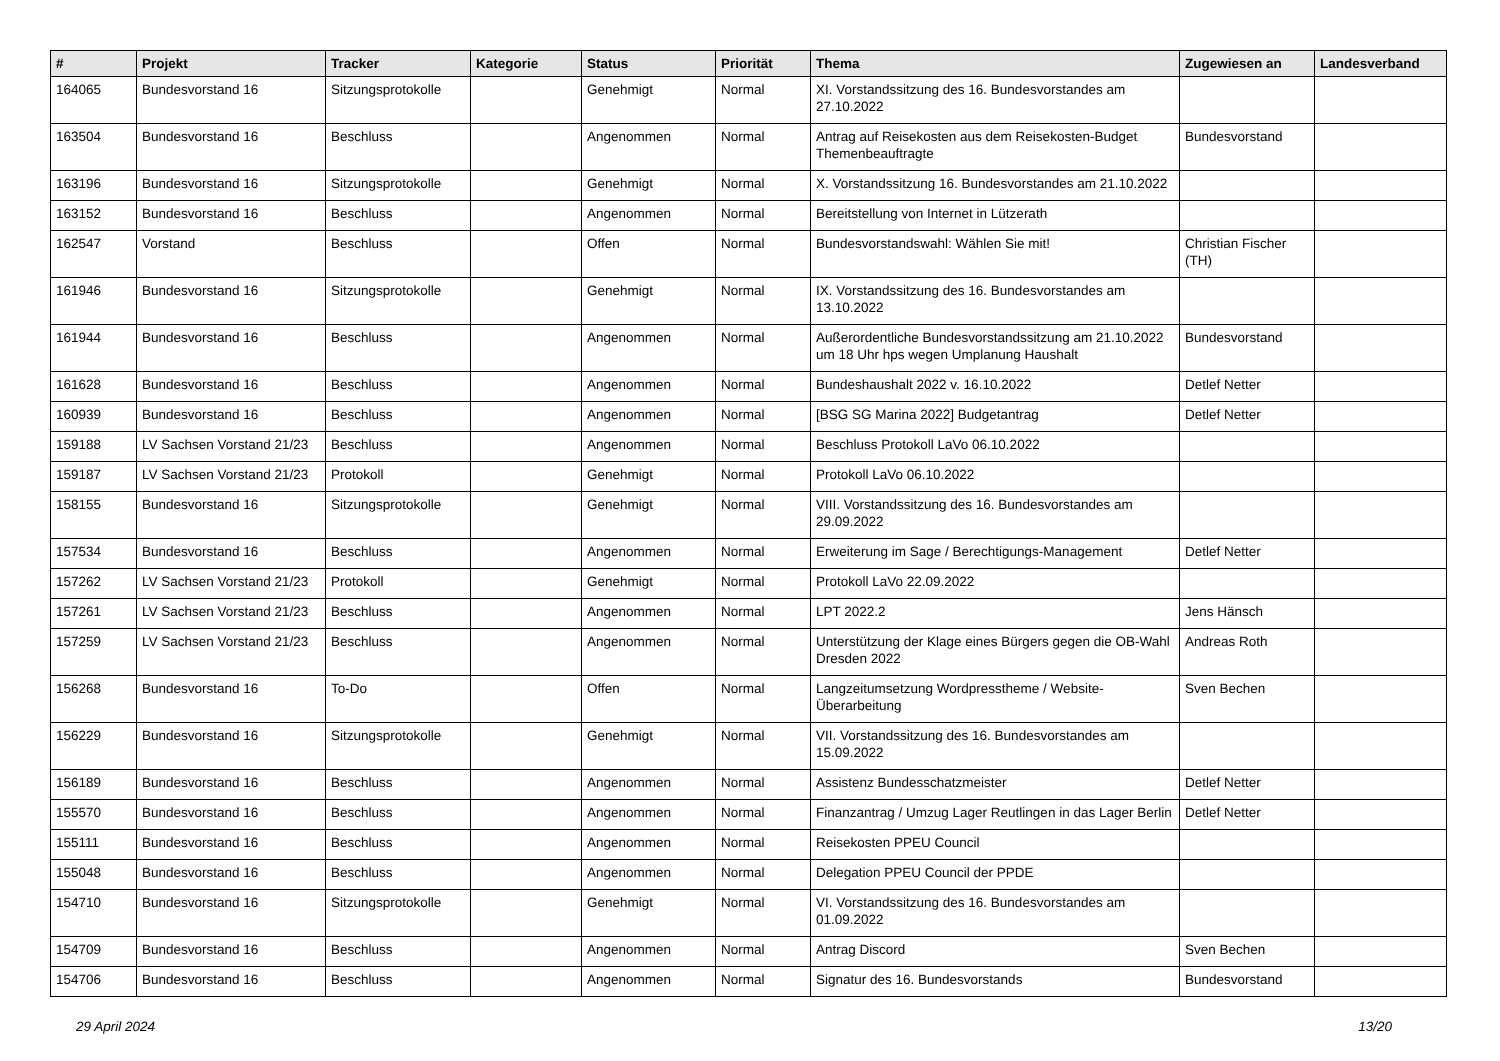| # | Projekt | Tracker | Kategorie | Status | Priorität | Thema | Zugewiesen an | Landesverband |
| --- | --- | --- | --- | --- | --- | --- | --- | --- |
| 164065 | Bundesvorstand 16 | Sitzungsprotokolle | | Genehmigt | Normal | XI. Vorstandssitzung des 16. Bundesvorstandes am 27.10.2022 | | |
| 163504 | Bundesvorstand 16 | Beschluss | | Angenommen | Normal | Antrag auf Reisekosten aus dem Reisekosten-Budget Themenbeauftragte | Bundesvorstand | |
| 163196 | Bundesvorstand 16 | Sitzungsprotokolle | | Genehmigt | Normal | X. Vorstandssitzung 16. Bundesvorstandes am 21.10.2022 | | |
| 163152 | Bundesvorstand 16 | Beschluss | | Angenommen | Normal | Bereitstellung von Internet in Lützerath | | |
| 162547 | Vorstand | Beschluss | | Offen | Normal | Bundesvorstandswahl: Wählen Sie mit! | Christian Fischer (TH) | |
| 161946 | Bundesvorstand 16 | Sitzungsprotokolle | | Genehmigt | Normal | IX. Vorstandssitzung des 16. Bundesvorstandes am 13.10.2022 | | |
| 161944 | Bundesvorstand 16 | Beschluss | | Angenommen | Normal | Außerordentliche Bundesvorstandssitzung am 21.10.2022 um 18 Uhr hps wegen Umplanung Haushalt | Bundesvorstand | |
| 161628 | Bundesvorstand 16 | Beschluss | | Angenommen | Normal | Bundeshaushalt 2022 v. 16.10.2022 | Detlef Netter | |
| 160939 | Bundesvorstand 16 | Beschluss | | Angenommen | Normal | [BSG SG Marina 2022] Budgetantrag | Detlef Netter | |
| 159188 | LV Sachsen Vorstand 21/23 | Beschluss | | Angenommen | Normal | Beschluss Protokoll LaVo 06.10.2022 | | |
| 159187 | LV Sachsen Vorstand 21/23 | Protokoll | | Genehmigt | Normal | Protokoll LaVo 06.10.2022 | | |
| 158155 | Bundesvorstand 16 | Sitzungsprotokolle | | Genehmigt | Normal | VIII. Vorstandssitzung des 16. Bundesvorstandes am 29.09.2022 | | |
| 157534 | Bundesvorstand 16 | Beschluss | | Angenommen | Normal | Erweiterung im Sage / Berechtigungs-Management | Detlef Netter | |
| 157262 | LV Sachsen Vorstand 21/23 | Protokoll | | Genehmigt | Normal | Protokoll LaVo 22.09.2022 | | |
| 157261 | LV Sachsen Vorstand 21/23 | Beschluss | | Angenommen | Normal | LPT 2022.2 | Jens Hänsch | |
| 157259 | LV Sachsen Vorstand 21/23 | Beschluss | | Angenommen | Normal | Unterstützung der Klage eines Bürgers gegen die OB-Wahl Dresden 2022 | Andreas Roth | |
| 156268 | Bundesvorstand 16 | To-Do | | Offen | Normal | Langzeitumsetzung Wordpresstheme / Website-Überarbeitung | Sven Bechen | |
| 156229 | Bundesvorstand 16 | Sitzungsprotokolle | | Genehmigt | Normal | VII. Vorstandssitzung des 16. Bundesvorstandes am 15.09.2022 | | |
| 156189 | Bundesvorstand 16 | Beschluss | | Angenommen | Normal | Assistenz Bundesschatzmeister | Detlef Netter | |
| 155570 | Bundesvorstand 16 | Beschluss | | Angenommen | Normal | Finanzantrag / Umzug Lager Reutlingen in das Lager Berlin | Detlef Netter | |
| 155111 | Bundesvorstand 16 | Beschluss | | Angenommen | Normal | Reisekosten PPEU Council | | |
| 155048 | Bundesvorstand 16 | Beschluss | | Angenommen | Normal | Delegation PPEU Council der PPDE | | |
| 154710 | Bundesvorstand 16 | Sitzungsprotokolle | | Genehmigt | Normal | VI. Vorstandssitzung des 16. Bundesvorstandes am 01.09.2022 | | |
| 154709 | Bundesvorstand 16 | Beschluss | | Angenommen | Normal | Antrag Discord | Sven Bechen | |
| 154706 | Bundesvorstand 16 | Beschluss | | Angenommen | Normal | Signatur des 16. Bundesvorstands | Bundesvorstand | |
29 April 2024 13/20